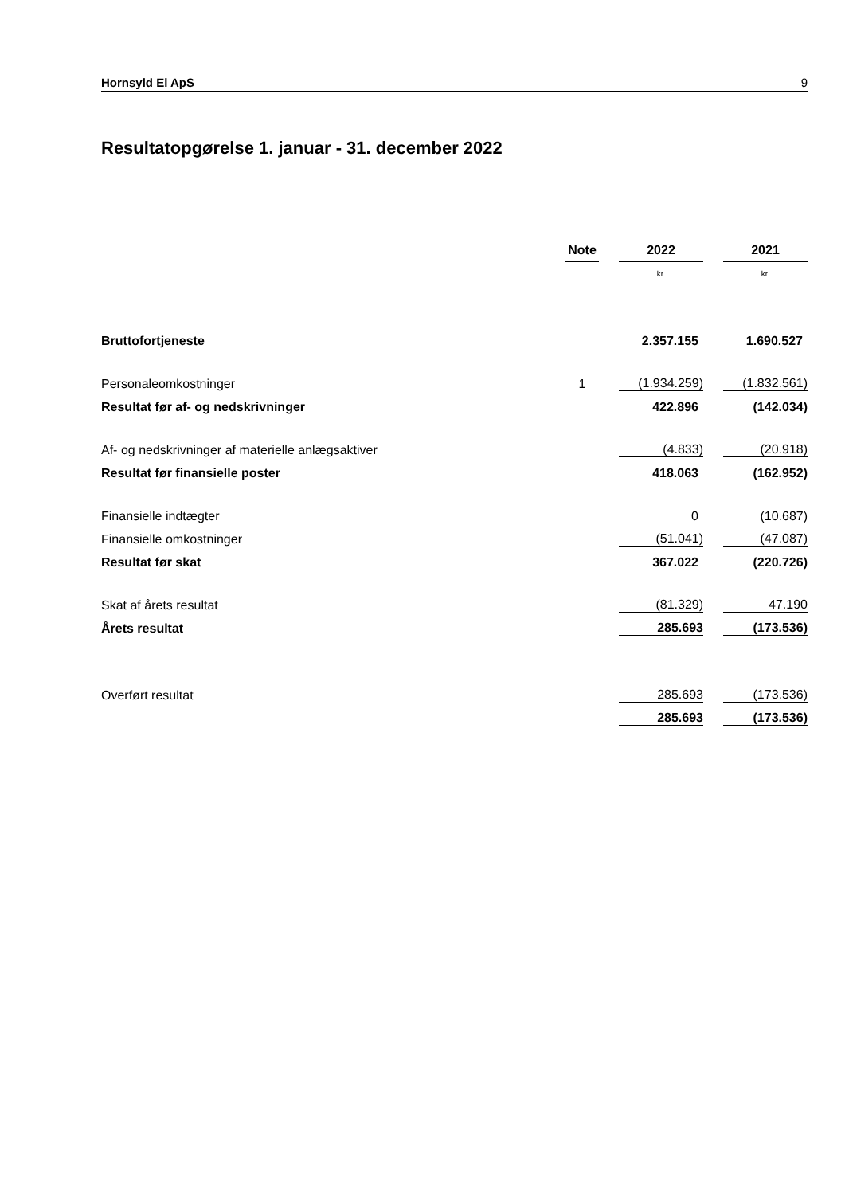Hornsyld El ApS 9
Resultatopgørelse 1. januar - 31. december 2022
| | Note | | 2022 | | 2021 |
| --- | --- | --- | --- | --- | --- |
| | | | kr. | | kr. |
| Bruttofortjeneste | | | 2.357.155 | | 1.690.527 |
| Personaleomkostninger | 1 | | (1.934.259) | | (1.832.561) |
| Resultat før af- og nedskrivninger | | | 422.896 | | (142.034) |
| Af- og nedskrivninger af materielle anlægsaktiver | | | (4.833) | | (20.918) |
| Resultat før finansielle poster | | | 418.063 | | (162.952) |
| Finansielle indtægter | | | 0 | | (10.687) |
| Finansielle omkostninger | | | (51.041) | | (47.087) |
| Resultat før skat | | | 367.022 | | (220.726) |
| Skat af årets resultat | | | (81.329) | | 47.190 |
| Årets resultat | | | 285.693 | | (173.536) |
| Overført resultat | | | 285.693 | | (173.536) |
| | | | 285.693 | | (173.536) |